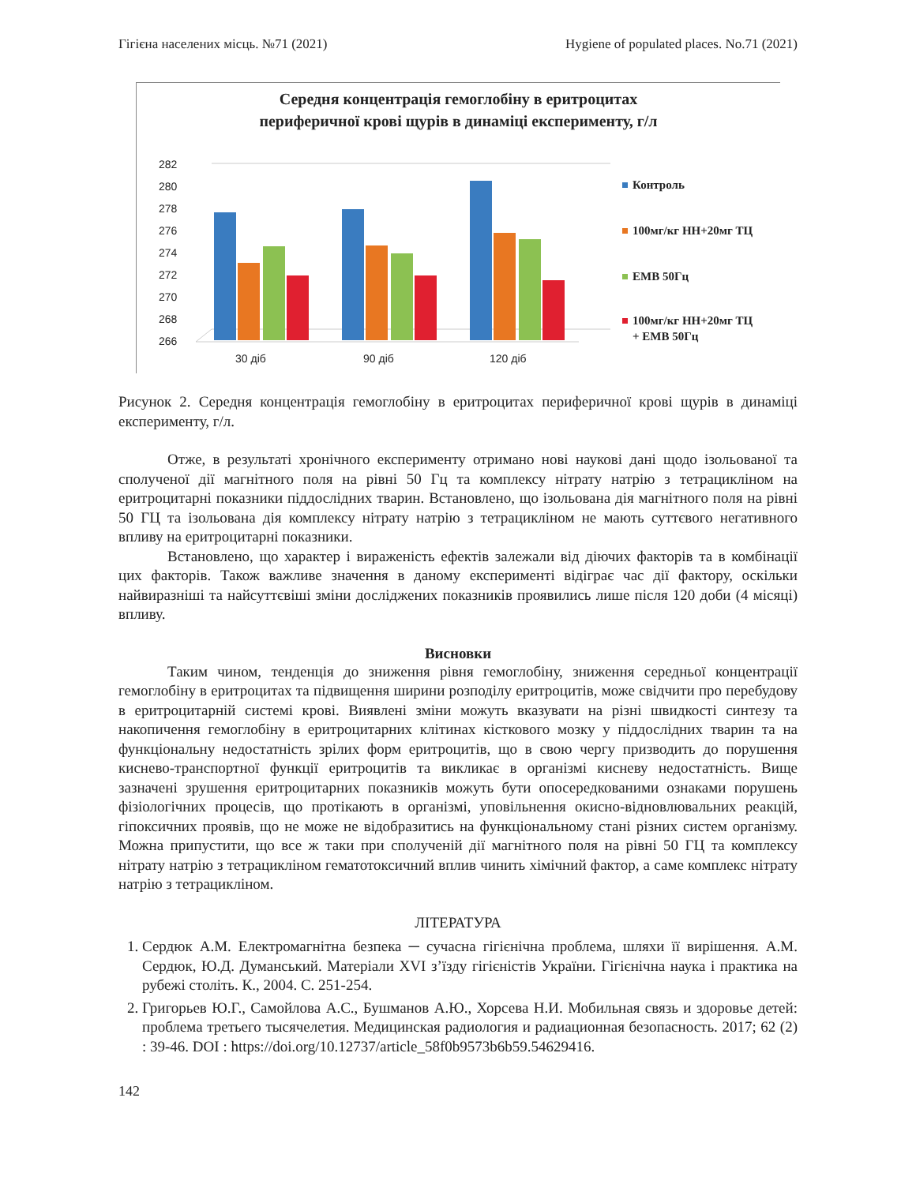Гігієна населених місць. №71 (2021) Hygiene of populated places. No.71 (2021)
Середня концентрація гемоглобіну в еритроцитах
периферичної крові щурів в динаміці експерименту, г/л
282
280
278
276
274
272
270
268
266
30 діб
90 діб
120 діб
Контроль
100мг/кг НН+20мг ТЦ
ЕМВ 50Гц
100мг/кг НН+20мг ТЦ
+ ЕМВ 50Гц
Рисунок 2. Середня концентрація гемоглобіну в еритроцитах периферичної крові щурів в динаміці експерименту, г/л.
Отже, в результаті хронічного експерименту отримано нові наукові дані щодо ізольованої та сполученої дії магнітного поля на рівні 50 Гц та комплексу нітрату натрію з тетрацикліном на еритроцитарні показники піддослідних тварин. Встановлено, що ізольована дія магнітного поля на рівні 50 ГЦ та ізольована дія комплексу нітрату натрію з тетрацикліном не мають суттєвого негативного впливу на еритроцитарні показники.
Встановлено, що характер і вираженість ефектів залежали від діючих факторів та в комбінації цих факторів. Також важливе значення в даному експерименті відіграє час дії фактору, оскільки найвиразніші та найсуттєвіші зміни досліджених показників проявились лише після 120 доби (4 місяці) впливу.
Висновки
Таким чином, тенденція до зниження рівня гемоглобіну, зниження середньої концентрації гемоглобіну в еритроцитах та підвищення ширини розподілу еритроцитів, може свідчити про перебудову в еритроцитарній системі крові. Виявлені зміни можуть вказувати на різні швидкості синтезу та накопичення гемоглобіну в еритроцитарних клітинах кісткового мозку у піддослідних тварин та на функціональну недостатність зрілих форм еритроцитів, що в свою чергу призводить до порушення киснево-транспортної функції еритроцитів та викликає в організмі кисневу недостатність. Вище зазначені зрушення еритроцитарних показників можуть бути опосередкованими ознаками порушень фізіологічних процесів, що протікають в організмі, уповільнення окисно-відновлювальних реакцій, гіпоксичних проявів, що не може не відобразитись на функціональному стані різних систем організму. Можна припустити, що все ж таки при сполученій дії магнітного поля на рівні 50 ГЦ та комплексу нітрату натрію з тетрацикліном гематотоксичний вплив чинить хімічний фактор, а саме комплекс нітрату натрію з тетрацикліном.
ЛІТЕРАТУРА
1. Сердюк А.М. Електромагнітна безпека ─ сучасна гігієнічна проблема, шляхи її вирішення. А.М. Сердюк, Ю.Д. Думанський. Матеріали XVI з’їзду гігієністів України. Гігієнічна наука і практика на рубежі століть. К., 2004. С. 251-254.
2. Григорьев Ю.Г., Самойлова А.С., Бушманов А.Ю., Хорсева Н.И. Мобильная связь и здоровье детей: проблема третьего тысячелетия. Медицинская радиология и радиационная безопасность. 2017; 62 (2) : 39-46. DOI : https://doi.org/10.12737/article_58f0b9573b6b59.54629416.
142